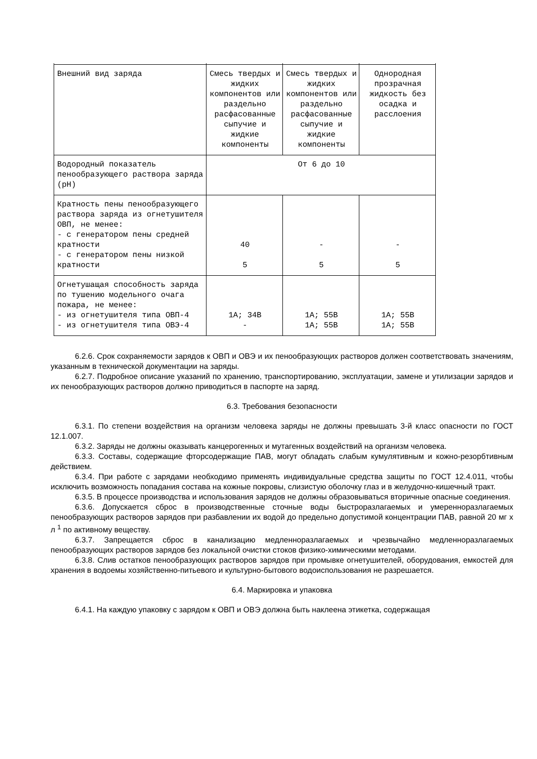| Внешний вид заряда | Смесь твердых и жидких компонентов или раздельно расфасованные сыпучие и жидкие компоненты | Смесь твердых и жидких компонентов или раздельно расфасованные сыпучие и жидкие компоненты | Однородная прозрачная жидкость без осадка и расслоения |
| Водородный показатель пенообразующего раствора заряда (pH) | От 6 до 10 | | |
| Кратность пены пенообразующего раствора заряда из огнетушителя ОВП, не менее: - с генератором пены средней кратности - с генератором пены низкой кратности | 40 5 | - 5 | - 5 |
| Огнетушащая способность заряда по тушению модельного очага пожара, не менее: - из огнетушителя типа ОВП-4 - из огнетушителя типа ОВЭ-4 | 1А; 34В - | 1А; 55В 1А; 55В | 1А; 55В 1А; 55В |
6.2.6. Срок сохраняемости зарядов к ОВП и ОВЭ и их пенообразующих растворов должен соответствовать значениям, указанным в технической документации на заряды.
6.2.7. Подробное описание указаний по хранению, транспортированию, эксплуатации, замене и утилизации зарядов и их пенообразующих растворов должно приводиться в паспорте на заряд.
6.3. Требования безопасности
6.3.1. По степени воздействия на организм человека заряды не должны превышать 3-й класс опасности по ГОСТ 12.1.007.
6.3.2. Заряды не должны оказывать канцерогенных и мутагенных воздействий на организм человека.
6.3.3. Составы, содержащие фторсодержащие ПАВ, могут обладать слабым кумулятивным и кожно-резорбтивным действием.
6.3.4. При работе с зарядами необходимо применять индивидуальные средства защиты по ГОСТ 12.4.011, чтобы исключить возможность попадания состава на кожные покровы, слизистую оболочку глаз и в желудочно-кишечный тракт.
6.3.5. В процессе производства и использования зарядов не должны образовываться вторичные опасные соединения.
6.3.6. Допускается сброс в производственные сточные воды быстроразлагаемых и умеренноразлагаемых пенообразующих растворов зарядов при разбавлении их водой до предельно допустимой концентрации ПАВ, равной 20 мг х л <sup>1</sup> по активному веществу.
6.3.7. Запрещается сброс в канализацию медленноразлагаемых и чрезвычайно медленноразлагаемых пенообразующих растворов зарядов без локальной очистки стоков физико-химическими методами.
6.3.8. Слив остатков пенообразующих растворов зарядов при промывке огнетушителей, оборудования, емкостей для хранения в водоемы хозяйственно-питьевого и культурно-бытового водоиспользования не разрешается.
6.4. Маркировка и упаковка
6.4.1. На каждую упаковку с зарядом к ОВП и ОВЭ должна быть наклеена этикетка, содержащая